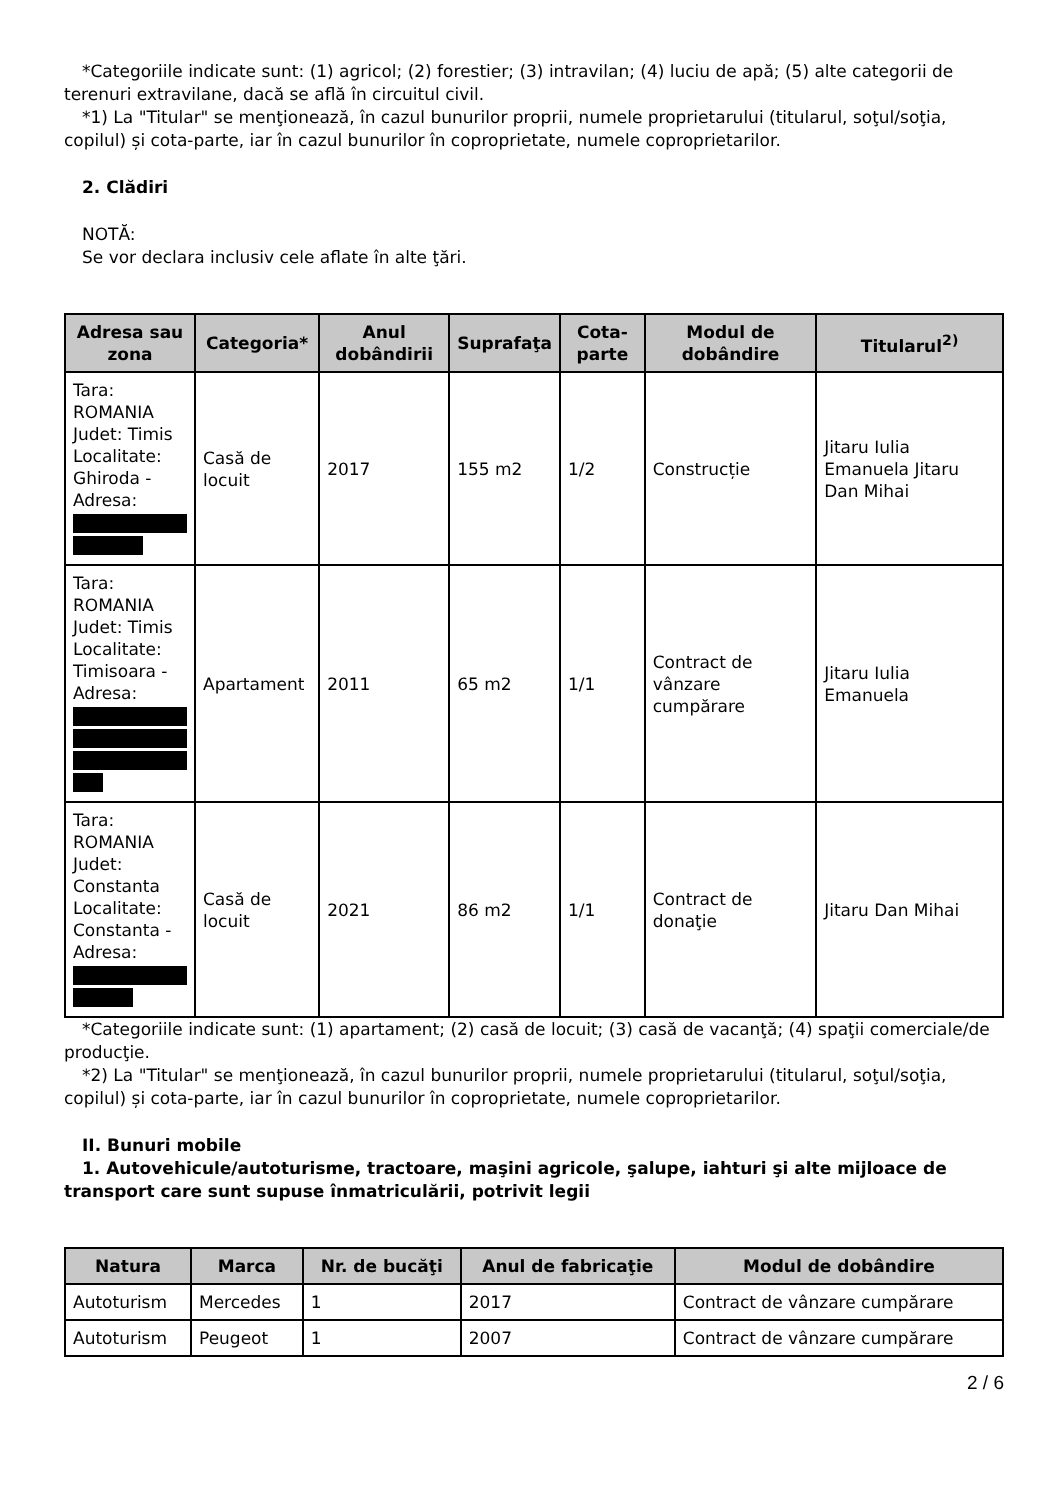*Categoriile indicate sunt: (1) agricol; (2) forestier; (3) intravilan; (4) luciu de apă; (5) alte categorii de terenuri extravilane, dacă se află în circuitul civil.
*1) La "Titular" se menţionează, în cazul bunurilor proprii, numele proprietarului (titularul, soţul/soţia, copilul) și cota-parte, iar în cazul bunurilor în coproprietate, numele coproprietarilor.
2. Clădiri
NOTĂ:
Se vor declara inclusiv cele aflate în alte ţări.
| Adresa sau zona | Categoria* | Anul dobândirii | Suprafaţa | Cota-parte | Modul de dobândire | Titularul<sup>2)</sup> |
| --- | --- | --- | --- | --- | --- | --- |
| Tara: ROMANIA Judet: Timis Localitate: Ghiroda - Adresa: | Casă de locuit | 2017 | 155 m2 | 1/2 | Construcție | Jitaru Iulia Emanuela Jitaru Dan Mihai |
| Tara: ROMANIA Judet: Timis Localitate: Timisoara - Adresa: | Apartament | 2011 | 65 m2 | 1/1 | Contract de vânzare cumpărare | Jitaru Iulia Emanuela |
| Tara: ROMANIA Judet: Constanta Localitate: Constanta - Adresa: | Casă de locuit | 2021 | 86 m2 | 1/1 | Contract de donaţie | Jitaru Dan Mihai |
*Categoriile indicate sunt: (1) apartament; (2) casă de locuit; (3) casă de vacanţă; (4) spaţii comerciale/de producţie.
*2) La "Titular" se menţionează, în cazul bunurilor proprii, numele proprietarului (titularul, soţul/soţia, copilul) și cota-parte, iar în cazul bunurilor în coproprietate, numele coproprietarilor.
II. Bunuri mobile
1. Autovehicule/autoturisme, tractoare, maşini agricole, şalupe, iahturi şi alte mijloace de transport care sunt supuse înmatriculării, potrivit legii
| Natura | Marca | Nr. de bucăţi | Anul de fabricaţie | Modul de dobândire |
| --- | --- | --- | --- | --- |
| Autoturism | Mercedes | 1 | 2017 | Contract de vânzare cumpărare |
| Autoturism | Peugeot | 1 | 2007 | Contract de vânzare cumpărare |
2 / 6